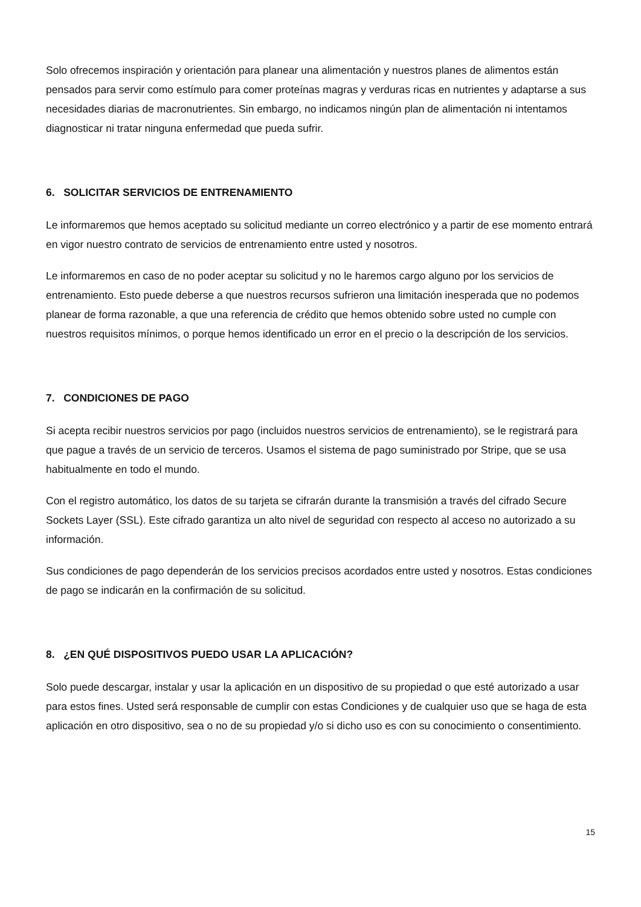Solo ofrecemos inspiración y orientación para planear una alimentación y nuestros planes de alimentos están pensados para servir como estímulo para comer proteínas magras y verduras ricas en nutrientes y adaptarse a sus necesidades diarias de macronutrientes. Sin embargo, no indicamos ningún plan de alimentación ni intentamos diagnosticar ni tratar ninguna enfermedad que pueda sufrir.
6. SOLICITAR SERVICIOS DE ENTRENAMIENTO
Le informaremos que hemos aceptado su solicitud mediante un correo electrónico y a partir de ese momento entrará en vigor nuestro contrato de servicios de entrenamiento entre usted y nosotros.
Le informaremos en caso de no poder aceptar su solicitud y no le haremos cargo alguno por los servicios de entrenamiento. Esto puede deberse a que nuestros recursos sufrieron una limitación inesperada que no podemos planear de forma razonable, a que una referencia de crédito que hemos obtenido sobre usted no cumple con nuestros requisitos mínimos, o porque hemos identificado un error en el precio o la descripción de los servicios.
7. CONDICIONES DE PAGO
Si acepta recibir nuestros servicios por pago (incluidos nuestros servicios de entrenamiento), se le registrará para que pague a través de un servicio de terceros. Usamos el sistema de pago suministrado por Stripe, que se usa habitualmente en todo el mundo.
Con el registro automático, los datos de su tarjeta se cifrarán durante la transmisión a través del cifrado Secure Sockets Layer (SSL). Este cifrado garantiza un alto nivel de seguridad con respecto al acceso no autorizado a su información.
Sus condiciones de pago dependerán de los servicios precisos acordados entre usted y nosotros. Estas condiciones de pago se indicarán en la confirmación de su solicitud.
8. ¿EN QUÉ DISPOSITIVOS PUEDO USAR LA APLICACIÓN?
Solo puede descargar, instalar y usar la aplicación en un dispositivo de su propiedad o que esté autorizado a usar para estos fines. Usted será responsable de cumplir con estas Condiciones y de cualquier uso que se haga de esta aplicación en otro dispositivo, sea o no de su propiedad y/o si dicho uso es con su conocimiento o consentimiento.
15